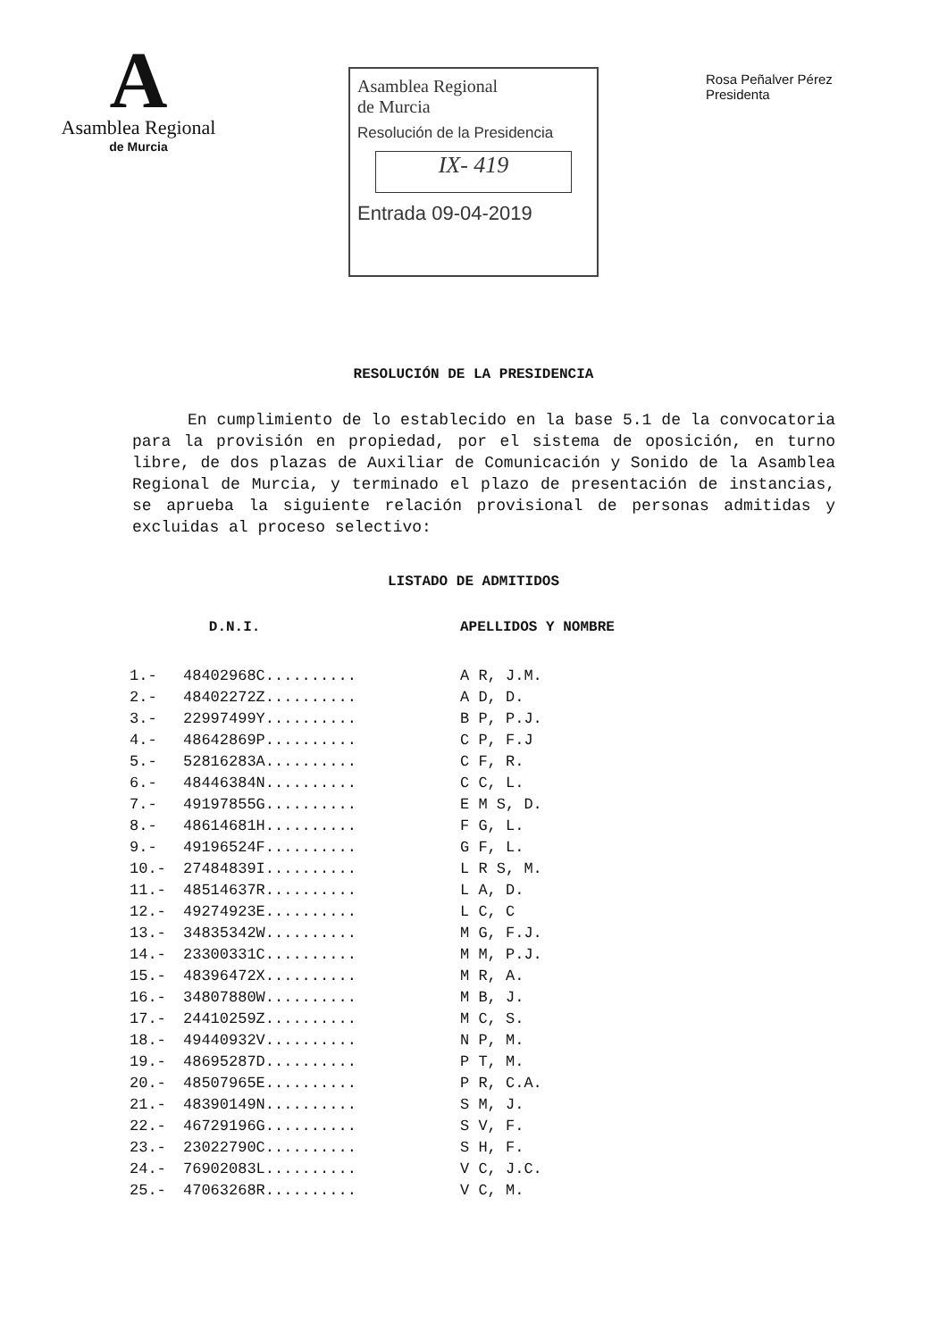A
Asamblea Regional
de Murcia
Asamblea Regional
de Murcia
Resolución de la Presidencia
IX- 419
Entrada 09-04-2019
Rosa Peñalver Pérez
Presidenta
RESOLUCIÓN DE LA PRESIDENCIA
En cumplimiento de lo establecido en la base 5.1 de la convocatoria para la provisión en propiedad, por el sistema de oposición, en turno libre, de dos plazas de Auxiliar de Comunicación y Sonido de la Asamblea Regional de Murcia, y terminado el plazo de presentación de instancias, se aprueba la siguiente relación provisional de personas admitidas y excluidas al proceso selectivo:
LISTADO DE ADMITIDOS
| | D.N.I. | APELLIDOS Y NOMBRE |
| --- | --- | --- |
| 1.- | 48402968C.......... | A R, J.M. |
| 2.- | 48402272Z.......... | A D, D. |
| 3.- | 22997499Y.......... | B P, P.J. |
| 4.- | 48642869P.......... | C P, F.J |
| 5.- | 52816283A.......... | C F, R. |
| 6.- | 48446384N.......... | C C, L. |
| 7.- | 49197855G.......... | E M S, D. |
| 8.- | 48614681H.......... | F G, L. |
| 9.- | 49196524F.......... | G F, L. |
| 10.- | 27484839I.......... | L R S, M. |
| 11.- | 48514637R.......... | L A, D. |
| 12.- | 49274923E.......... | L C, C |
| 13.- | 34835342W.......... | M G, F.J. |
| 14.- | 23300331C.......... | M M, P.J. |
| 15.- | 48396472X.......... | M R, A. |
| 16.- | 34807880W.......... | M B, J. |
| 17.- | 24410259Z.......... | M C, S. |
| 18.- | 49440932V.......... | N P, M. |
| 19.- | 48695287D.......... | P T, M. |
| 20.- | 48507965E.......... | P R, C.A. |
| 21.- | 48390149N.......... | S M, J. |
| 22.- | 46729196G.......... | S V, F. |
| 23.- | 23022790C.......... | S H, F. |
| 24.- | 76902083L.......... | V C, J.C. |
| 25.- | 47063268R.......... | V C, M. |